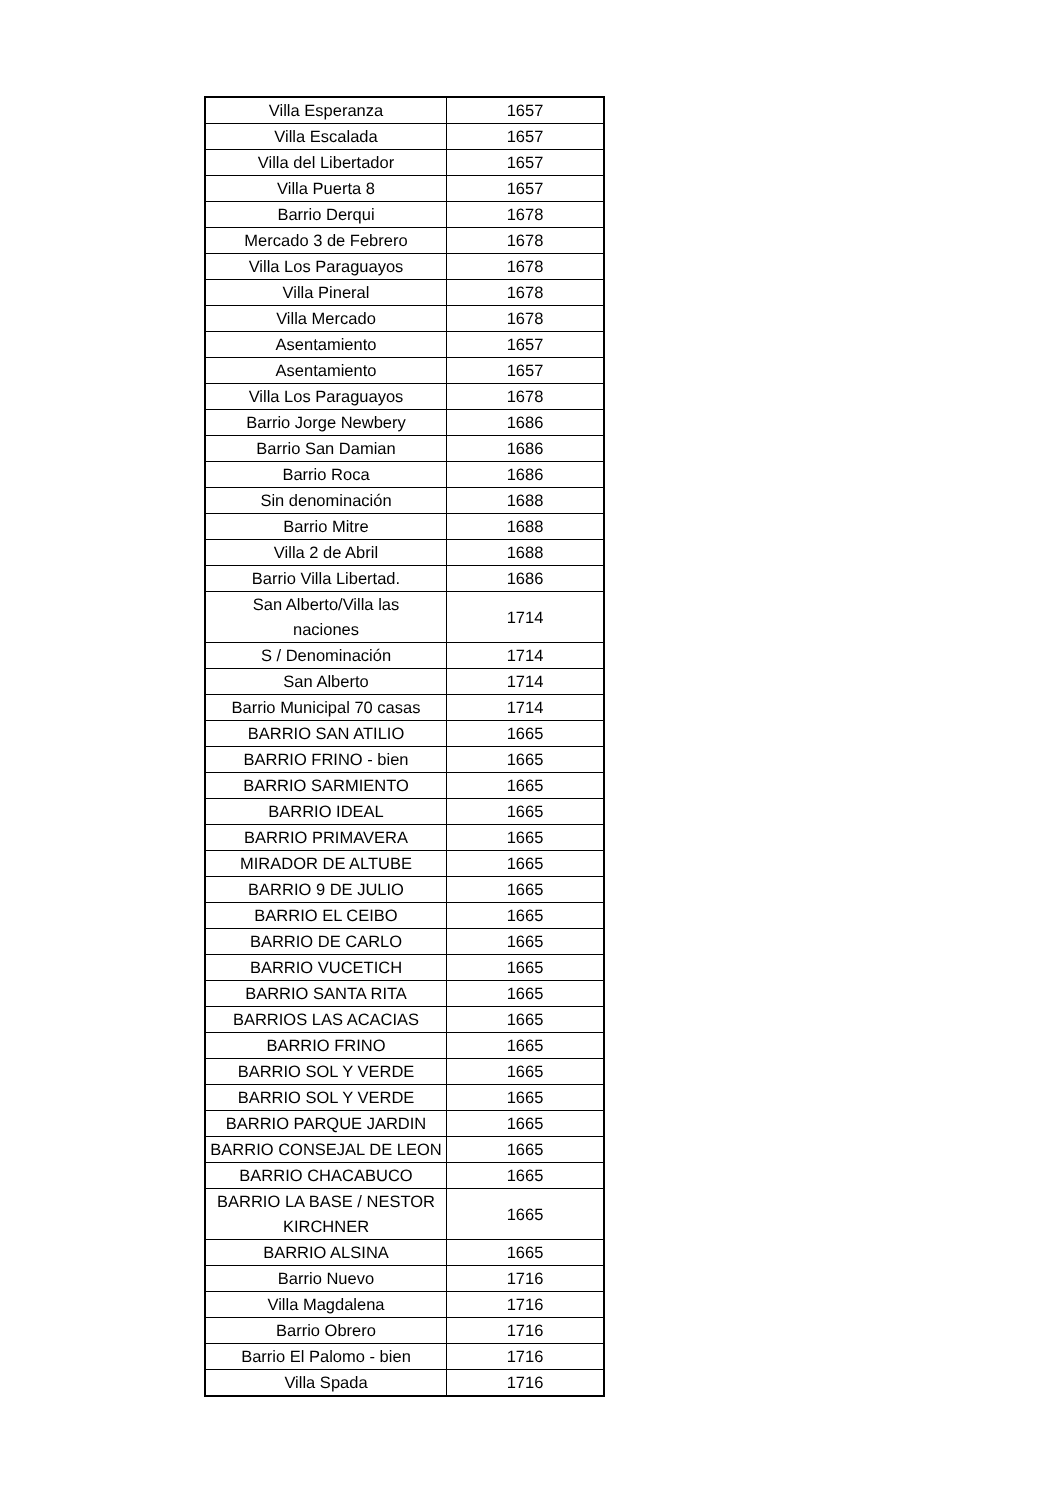| Villa Esperanza | 1657 |
| Villa Escalada | 1657 |
| Villa del Libertador | 1657 |
| Villa Puerta 8 | 1657 |
| Barrio Derqui | 1678 |
| Mercado 3 de Febrero | 1678 |
| Villa Los Paraguayos | 1678 |
| Villa Pineral | 1678 |
| Villa Mercado | 1678 |
| Asentamiento | 1657 |
| Asentamiento | 1657 |
| Villa Los Paraguayos | 1678 |
| Barrio Jorge Newbery | 1686 |
| Barrio San Damian | 1686 |
| Barrio Roca | 1686 |
| Sin denominación | 1688 |
| Barrio Mitre | 1688 |
| Villa 2 de Abril | 1688 |
| Barrio Villa Libertad. | 1686 |
| San Alberto/Villa las naciones | 1714 |
| S / Denominación | 1714 |
| San Alberto | 1714 |
| Barrio Municipal 70 casas | 1714 |
| BARRIO SAN ATILIO | 1665 |
| BARRIO FRINO - bien | 1665 |
| BARRIO SARMIENTO | 1665 |
| BARRIO IDEAL | 1665 |
| BARRIO PRIMAVERA | 1665 |
| MIRADOR DE ALTUBE | 1665 |
| BARRIO 9 DE JULIO | 1665 |
| BARRIO EL CEIBO | 1665 |
| BARRIO DE CARLO | 1665 |
| BARRIO VUCETICH | 1665 |
| BARRIO SANTA RITA | 1665 |
| BARRIOS LAS ACACIAS | 1665 |
| BARRIO FRINO | 1665 |
| BARRIO SOL Y VERDE | 1665 |
| BARRIO SOL Y VERDE | 1665 |
| BARRIO PARQUE JARDIN | 1665 |
| BARRIO CONSEJAL DE LEON | 1665 |
| BARRIO CHACABUCO | 1665 |
| BARRIO LA BASE / NESTOR KIRCHNER | 1665 |
| BARRIO ALSINA | 1665 |
| Barrio Nuevo | 1716 |
| Villa Magdalena | 1716 |
| Barrio Obrero | 1716 |
| Barrio El Palomo - bien | 1716 |
| Villa Spada | 1716 |